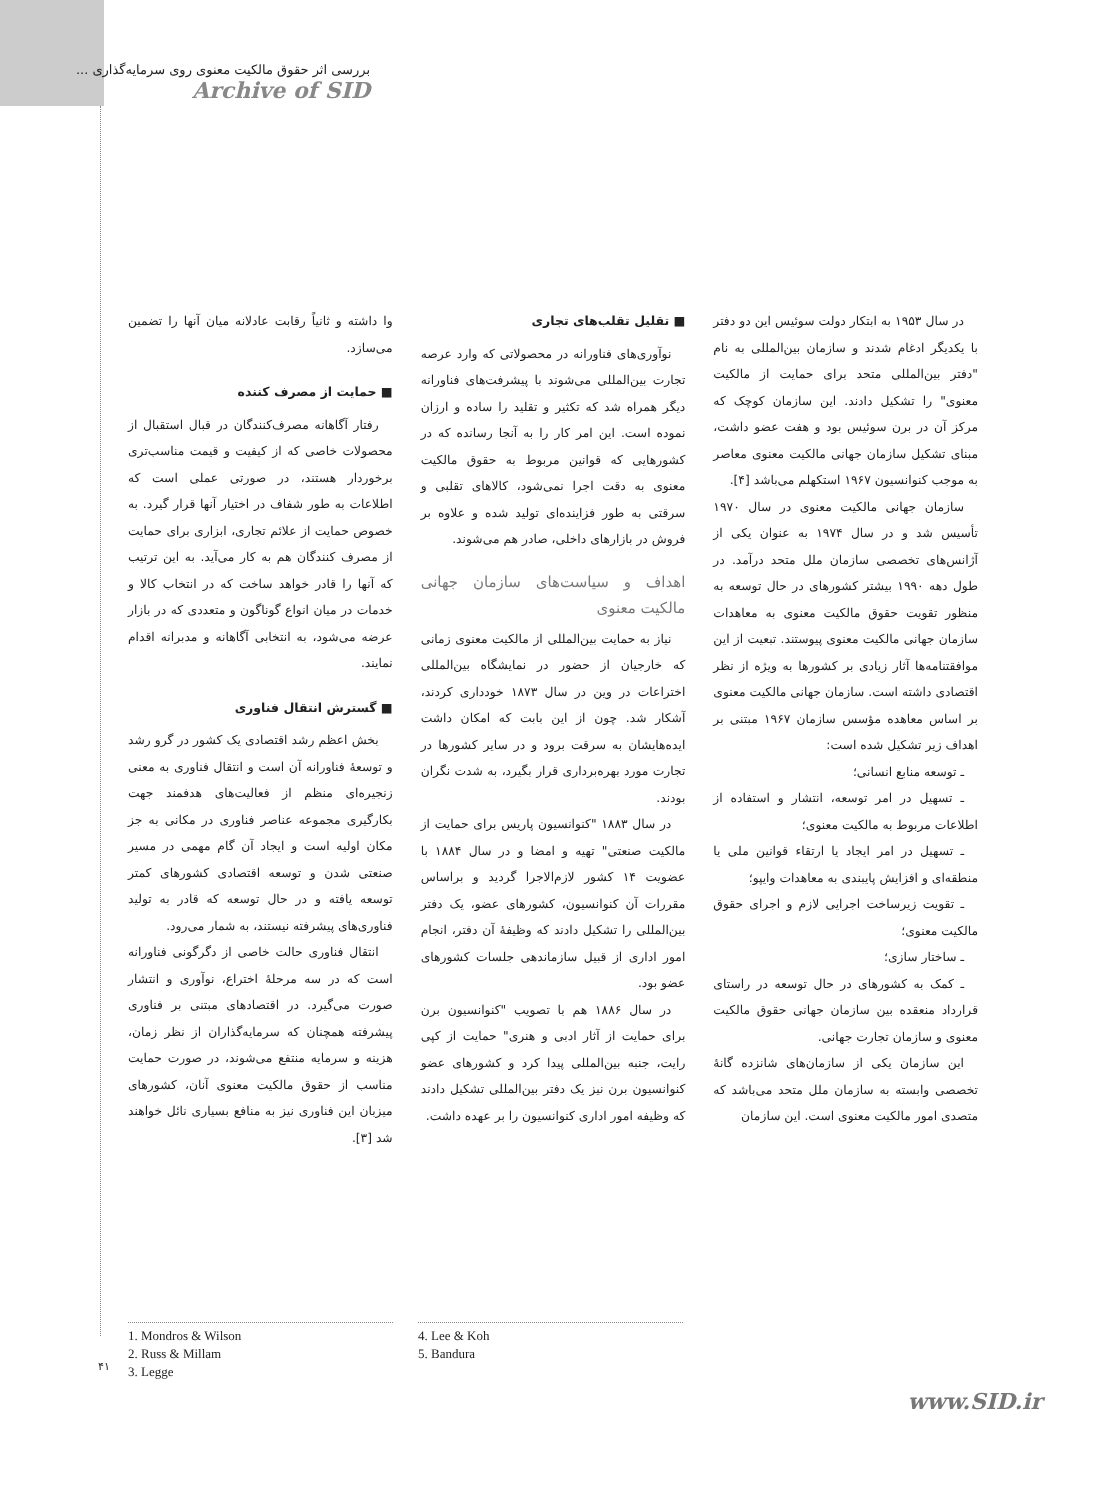بررسی اثر حقوق مالکیت معنوی روی سرمایه‌گذاری ...
Archive of SID
وا داشته و ثانیاً رقابت عادلانه میان آنها را تضمین می‌سازد.
■ حمایت از مصرف کننده
رفتار آگاهانه مصرف‌کنندگان در قبال استقبال از محصولات خاصی که از کیفیت و قیمت مناسب‌تری برخوردار هستند، در صورتی عملی است که اطلاعات به طور شفاف در اختیار آنها قرار گیرد. به خصوص حمایت از علائم تجاری، ابزاری برای حمایت از مصرف کنندگان هم به کار می‌آید. به این ترتیب که آنها را قادر خواهد ساخت که در انتخاب کالا و خدمات در میان انواع گوناگون و متعددی که در بازار عرضه می‌شود، به انتخابی آگاهانه و مدبرانه اقدام نمایند.
■ گسترش انتقال فناوری
بخش اعظم رشد اقتصادی یک کشور در گرو رشد و توسعهٔ فناورانه آن است و انتقال فناوری به معنی زنجیره‌ای منظم از فعالیت‌های هدفمند جهت بکارگیری مجموعه عناصر فناوری در مکانی به جز مکان اولیه است و ایجاد آن گام مهمی در مسیر صنعتی شدن و توسعه اقتصادی کشورهای کمتر توسعه یافته و در حال توسعه که قادر به تولید فناوری‌های پیشرفته نیستند، به شمار می‌رود.
انتقال فناوری حالت خاصی از دگرگونی فناورانه است که در سه مرحلهٔ اختراع، نوآوری و انتشار صورت می‌گیرد. در اقتصادهای مبتنی بر فناوری پیشرفته همچنان که سرمایه‌گذاران از نظر زمان، هزینه و سرمایه منتفع می‌شوند، در صورت حمایت مناسب از حقوق مالکیت معنوی آنان، کشورهای میزبان این فناوری نیز به منافع بسیاری نائل خواهند شد [۳].
■ تقلیل تقلب‌های تجاری
نوآوری‌های فناورانه در محصولاتی که وارد عرصه تجارت بین‌المللی می‌شوند با پیشرفت‌های فناورانه دیگر همراه شد که تکثیر و تقلید را ساده و ارزان نموده است. این امر کار را به آنجا رسانده که در کشورهایی که قوانین مربوط به حقوق مالکیت معنوی به دقت اجرا نمی‌شود، کالاهای تقلبی و سرقتی به طور فزاینده‌ای تولید شده و علاوه بر فروش در بازارهای داخلی، صادر هم می‌شوند.
اهداف و سیاست‌های سازمان جهانی مالکیت معنوی
نیاز به حمایت بین‌المللی از مالکیت معنوی زمانی که خارجیان از حضور در نمایشگاه بین‌المللی اختراعات در وین در سال ۱۸۷۳ خودداری کردند، آشکار شد. چون از این بابت که امکان داشت ایده‌هایشان به سرقت برود و در سایر کشورها در تجارت مورد بهره‌برداری قرار بگیرد، به شدت نگران بودند.
در سال ۱۸۸۳ "کنوانسیون پاریس برای حمایت از مالکیت صنعتی" تهیه و امضا و در سال ۱۸۸۴ با عضویت ۱۴ کشور لازم‌الاجرا گردید و براساس مقررات آن کنوانسیون، کشورهای عضو، یک دفتر بین‌المللی را تشکیل دادند که وظیفهٔ آن دفتر، انجام امور اداری از قبیل سازماندهی جلسات کشورهای عضو بود.
در سال ۱۸۸۶ هم با تصویب "کنوانسیون برن برای حمایت از آثار ادبی و هنری" حمایت از کپی رایت، جنبه بین‌المللی پیدا کرد و کشورهای عضو کنوانسیون برن نیز یک دفتر بین‌المللی تشکیل دادند که وظیفه امور اداری کنوانسیون را بر عهده داشت.
در سال ۱۹۵۳ به ابتکار دولت سوئیس این دو دفتر با یکدیگر ادغام شدند و سازمان بین‌المللی به نام "دفتر بین‌المللی متحد برای حمایت از مالکیت معنوی" را تشکیل دادند. این سازمان کوچک که مرکز آن در برن سوئیس بود و هفت عضو داشت، مبنای تشکیل سازمان جهانی مالکیت معنوی معاصر به موجب کنوانسیون ۱۹۶۷ استکهلم می‌باشد [۴].
سازمان جهانی مالکیت معنوی در سال ۱۹۷۰ تأسیس شد و در سال ۱۹۷۴ به عنوان یکی از آژانس‌های تخصصی سازمان ملل متحد درآمد. در طول دهه ۱۹۹۰ بیشتر کشورهای در حال توسعه به منظور تقویت حقوق مالکیت معنوی به معاهدات سازمان جهانی مالکیت معنوی پیوستند. تبعیت از این موافقتنامه‌ها آثار زیادی بر کشورها به ویژه از نظر اقتصادی داشته است. سازمان جهانی مالکیت معنوی بر اساس معاهده مؤسس سازمان ۱۹۶۷ مبتنی بر اهداف زیر تشکیل شده است:
ـ توسعه منابع انسانی؛
ـ تسهیل در امر توسعه، انتشار و استفاده از اطلاعات مربوط به مالکیت معنوی؛
ـ تسهیل در امر ایجاد یا ارتقاء قوانین ملی یا منطقه‌ای و افزایش پایبندی به معاهدات وایپو؛
ـ تقویت زیرساخت اجرایی لازم و اجرای حقوق مالکیت معنوی؛
ـ ساختار سازی؛
ـ کمک به کشورهای در حال توسعه در راستای قرارداد منعقده بین سازمان جهانی حقوق مالکیت معنوی و سازمان تجارت جهانی.
این سازمان یکی از سازمان‌های شانزده گانهٔ تخصصی وابسته به سازمان ملل متحد می‌باشد که متصدی امور مالکیت معنوی است. این سازمان
4. Lee & Koh
5. Bandura
1. Mondros & Wilson
2. Russ & Millam
3. Legge
۴۱
www.SID.ir